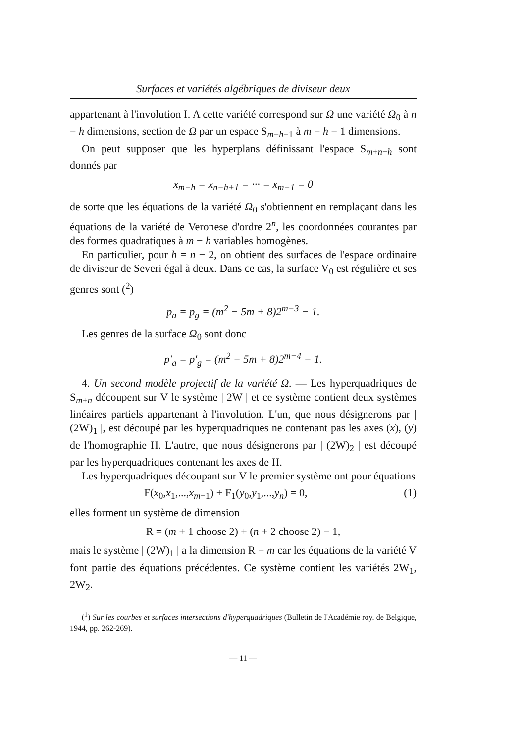Surfaces et variétés algébriques de diviseur deux
appartenant à l'involution I. A cette variété correspond sur Ω une variété Ω<sub>0</sub> à n − h dimensions, section de Ω par un espace S<sub>m−h−1</sub> à m − h − 1 dimensions.
On peut supposer que les hyperplans définissant l'espace S<sub>m+n−h</sub> sont donnés par
x<sub>m−h</sub> = x<sub>n−h+1</sub> = ··· = x<sub>m−1</sub> = 0
de sorte que les équations de la variété Ω<sub>0</sub> s'obtiennent en remplaçant dans les équations de la variété de Veronese d'ordre 2<sup>n</sup>, les coordonnées courantes par des formes quadratiques à m − h variables homogènes.
En particulier, pour h = n − 2, on obtient des surfaces de l'espace ordinaire de diviseur de Severi égal à deux. Dans ce cas, la surface V<sub>0</sub> est régulière et ses genres sont (<sup>2</sup>)
p<sub>a</sub> = p<sub>g</sub> = (m<sup>2</sup> − 5m + 8)2<sup>m−3</sup> − 1.
Les genres de la surface Ω<sub>0</sub> sont donc
p′<sub>a</sub> = p′<sub>g</sub> = (m<sup>2</sup> − 5m + 8)2<sup>m−4</sup> − 1.
4. Un second modèle projectif de la variété Ω. — Les hyperquadriques de S<sub>m+n</sub> découpent sur V le système | 2W | et ce système contient deux systèmes linéaires partiels appartenant à l'involution. L'un, que nous désignerons par | (2W)<sub>1</sub> |, est découpé par les hyperquadriques ne contenant pas les axes (x), (y) de l'homographie H. L'autre, que nous désignerons par | (2W)<sub>2</sub> | est découpé par les hyperquadriques contenant les axes de H.
Les hyperquadriques découpant sur V le premier système ont pour équations
F(x<sub>0</sub>,x<sub>1</sub>,...,x<sub>m−1</sub>) + F<sub>1</sub>(y<sub>0</sub>,y<sub>1</sub>,...,y<sub>n</sub>) = 0, (1)
elles forment un système de dimension
R = (m + 1 choose 2) + (n + 2 choose 2) − 1,
mais le système | (2W)<sub>1</sub> | a la dimension R − m car les équations de la variété V font partie des équations précédentes. Ce système contient les variétés 2W<sub>1</sub>, 2W<sub>2</sub>.
(<sup>1</sup>) Sur les courbes et surfaces intersections d'hyperquadriques (Bulletin de l'Académie roy. de Belgique, 1944, pp. 262-269).
— 11 —